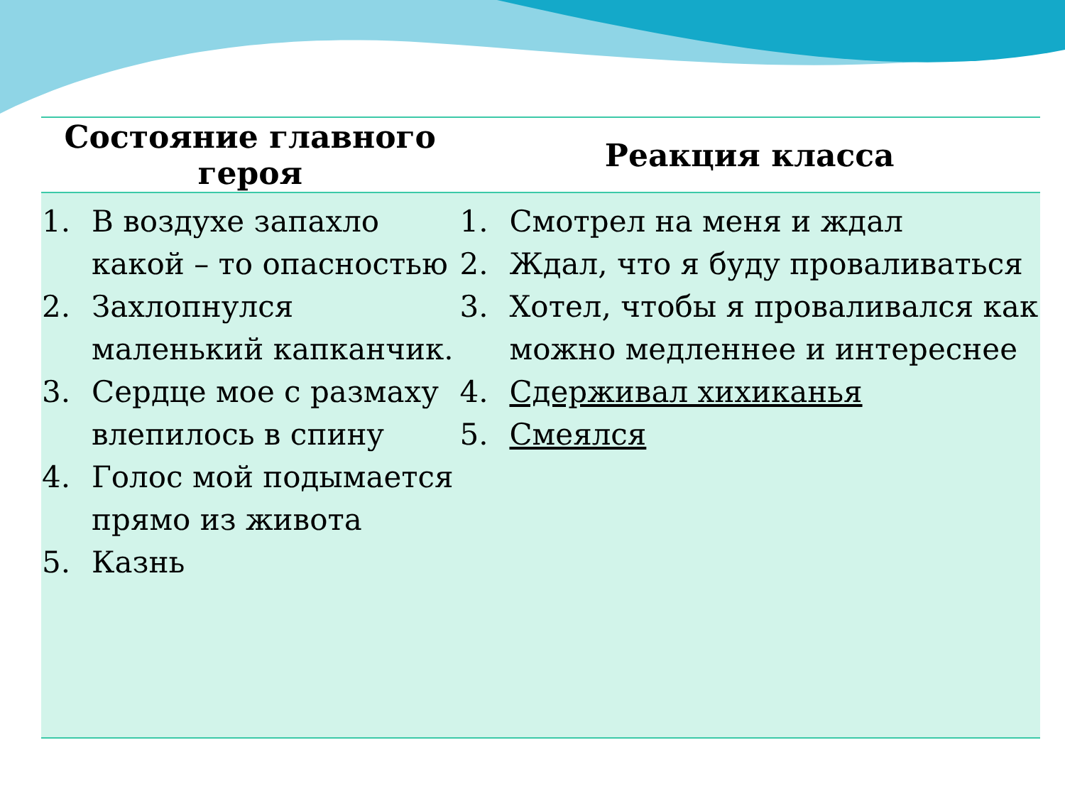| Состояние главного героя | Реакция класса |
| --- | --- |
| 1. В воздухе запахло какой – то опасностью 2. Захлопнулся маленький капканчик. 3. Сердце мое с размаху влепилось в спину 4. Голос мой подымается прямо из живота 5. Казнь | 1. Смотрел на меня и ждал 2. Ждал, что я буду проваливаться 3. Хотел, чтобы я проваливался как можно медленнее и интереснее 4. Сдерживал хихиканья 5. Смеялся |